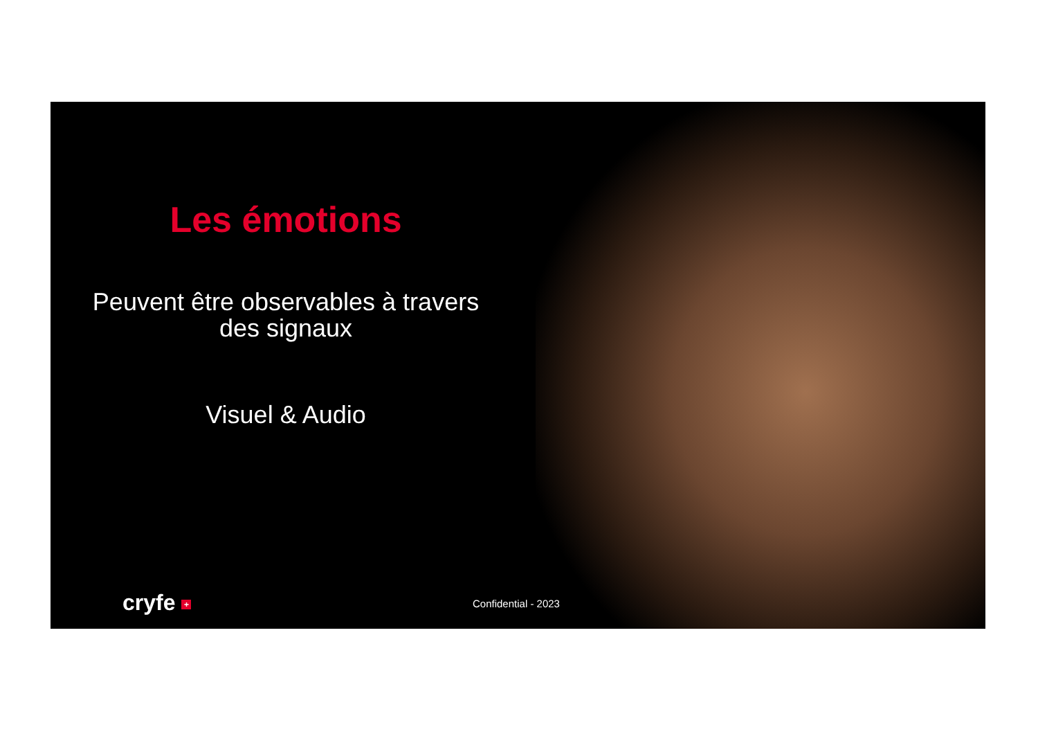Les émotions
Peuvent être observables à travers des signaux
Visuel & Audio
cryfe + Confidential - 2023